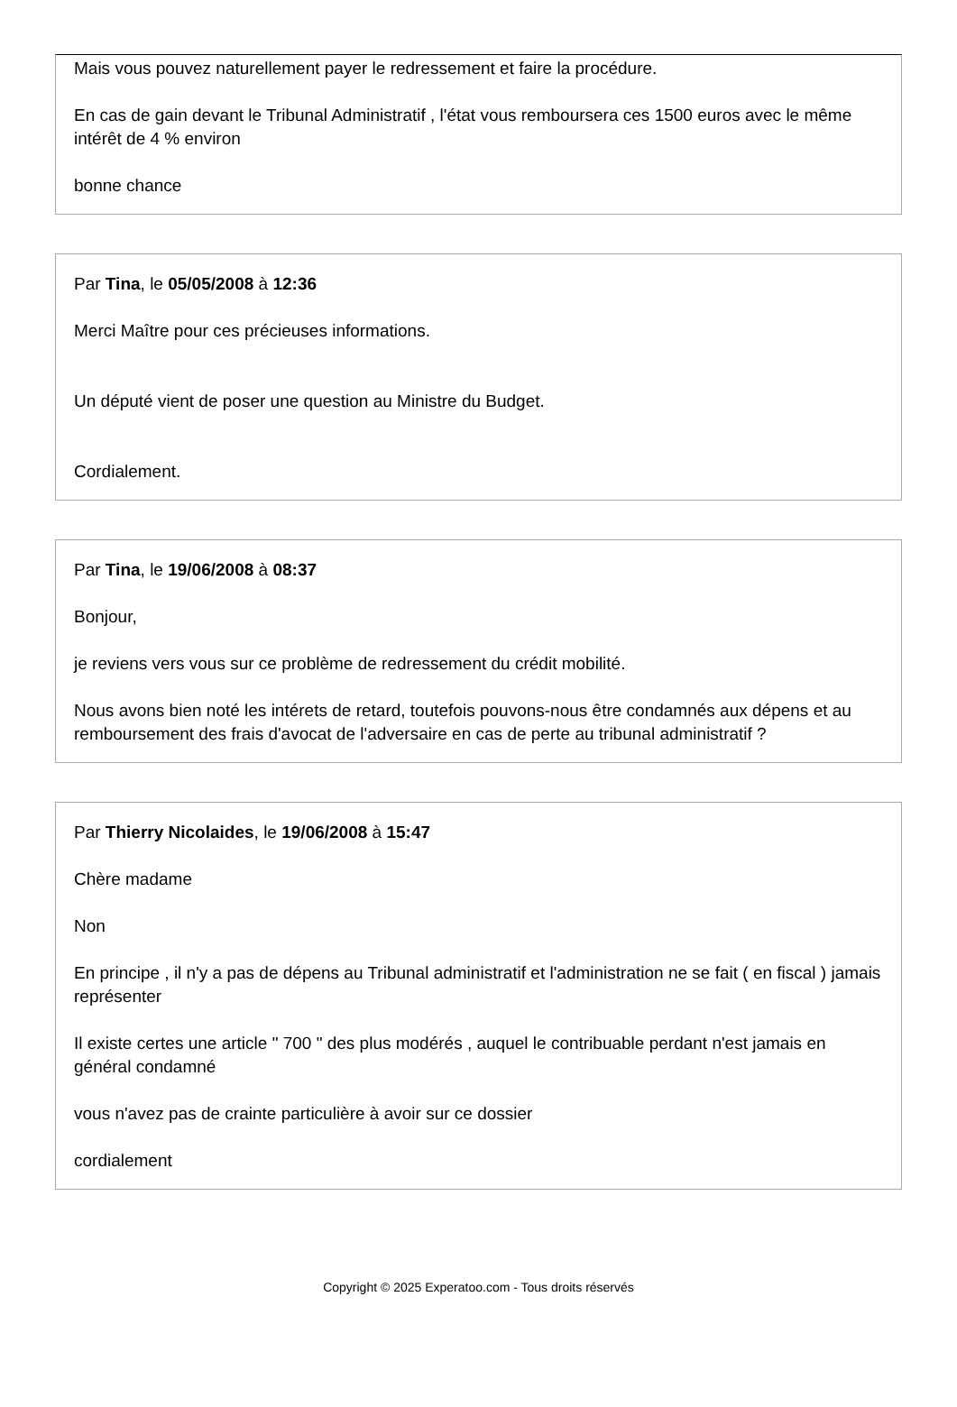Mais vous pouvez naturellement payer le redressement et faire la procédure.
En cas de gain devant le Tribunal Administratif , l'état vous remboursera ces 1500 euros avec le même intérêt de 4 % environ
bonne chance
Par Tina, le 05/05/2008 à 12:36
Merci Maître pour ces précieuses informations.
Un député vient de poser une question au Ministre du Budget.
Cordialement.
Par Tina, le 19/06/2008 à 08:37
Bonjour,
je reviens vers vous sur ce problème de redressement du crédit mobilité.
Nous avons bien noté les intérets de retard, toutefois pouvons-nous être condamnés aux dépens et au remboursement des frais d'avocat de l'adversaire en cas de perte au tribunal administratif ?
Par Thierry Nicolaides, le 19/06/2008 à 15:47
Chère madame
Non
En principe , il n'y a pas de dépens au Tribunal administratif et l'administration ne se fait ( en fiscal ) jamais représenter
Il existe certes une article " 700 " des plus modérés , auquel le contribuable perdant n'est jamais en général condamné
vous n'avez pas de crainte particulière à avoir sur ce dossier
cordialement
Copyright © 2025 Experatoo.com - Tous droits réservés